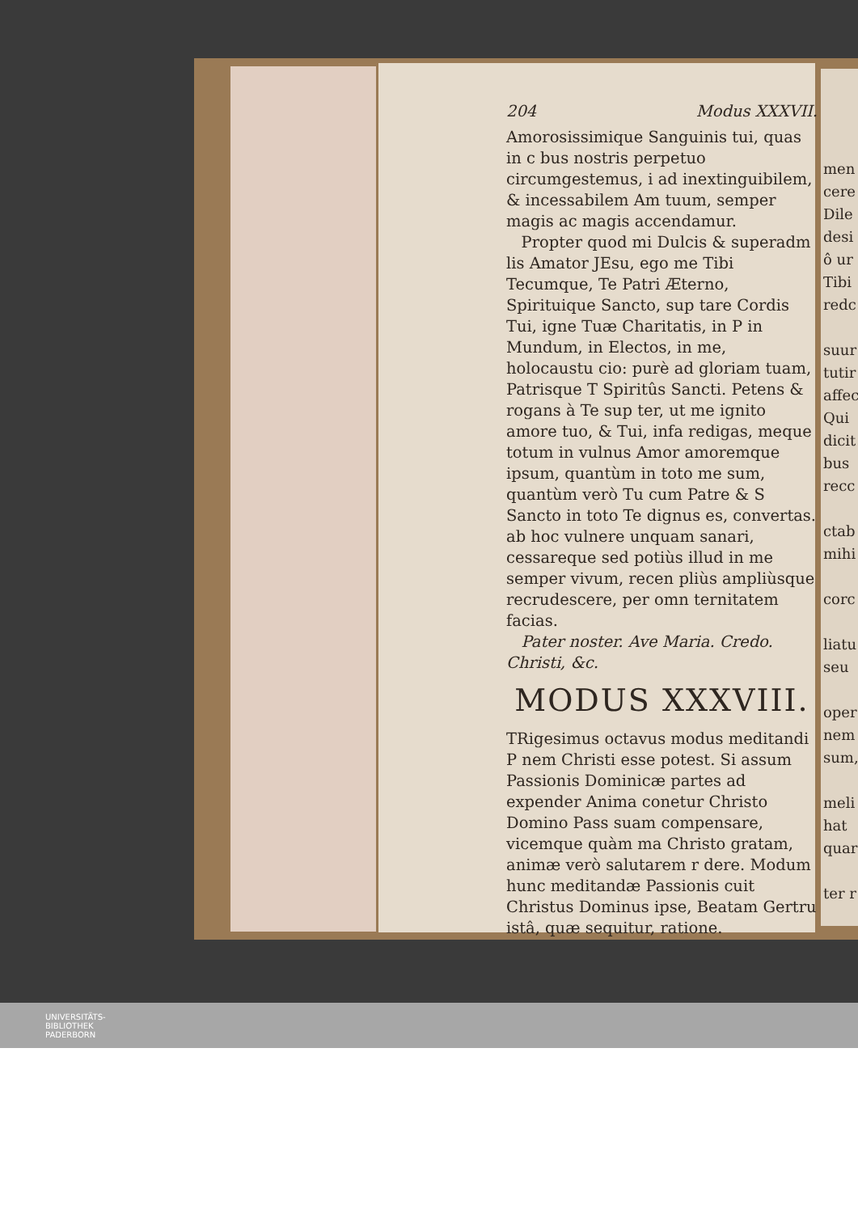204 Modus XXXVII.
Amorosissimique Sanguinis tui, quas in c bus nostris perpetuo circumgestemus, i ad inextinguibilem, & incessabilem Am tuum, semper magis ac magis accendamur.
Propter quod mi Dulcis & superadm lis Amator JEsu, ego me Tibi Tecumque, Te Patri Æterno, Spirituique Sancto, sup tare Cordis Tui, igne Tuæ Charitatis, in P in Mundum, in Electos, in me, holocaustu cio: purè ad gloriam tuam, Patrisque T Spiritûs Sancti. Petens & rogans à Te sup ter, ut me ignito amore tuo, & Tui, infa redigas, meque totum in vulnus Amor amoremque ipsum, quantùm in toto me sum, quantùm verò Tu cum Patre & S Sancto in toto Te dignus es, convertas. ab hoc vulnere unquam sanari, cessareque sed potiùs illud in me semper vivum, recen pliùs ampliùsque recrudescere, per omn ternitatem facias.
Pater noster. Ave Maria. Credo. Christi, &c.
MODUS XXXVIII.
TRigesimus octavus modus meditandi P nem Christi esse potest. Si assum Passionis Dominicæ partes ad expender Anima conetur Christo Domino Pass suam compensare, vicemque quàm ma Christo gratam, animæ verò salutarem r dere. Modum hunc meditandæ Passionis cuit Christus Dominus ipse, Beatam Gertru istâ, quæ sequitur, ratione.
men
cere
Dile
desi
ô ur
Tibi
redc
suur
tutir
affec
Qui
dicit
bus
recc
ctab
mihi
corc
liatu
seu
oper
nem
sum,
meli
hat
quar
ter r
UNIVERSITÄTS-
BIBLIOTHEK
PADERBORN